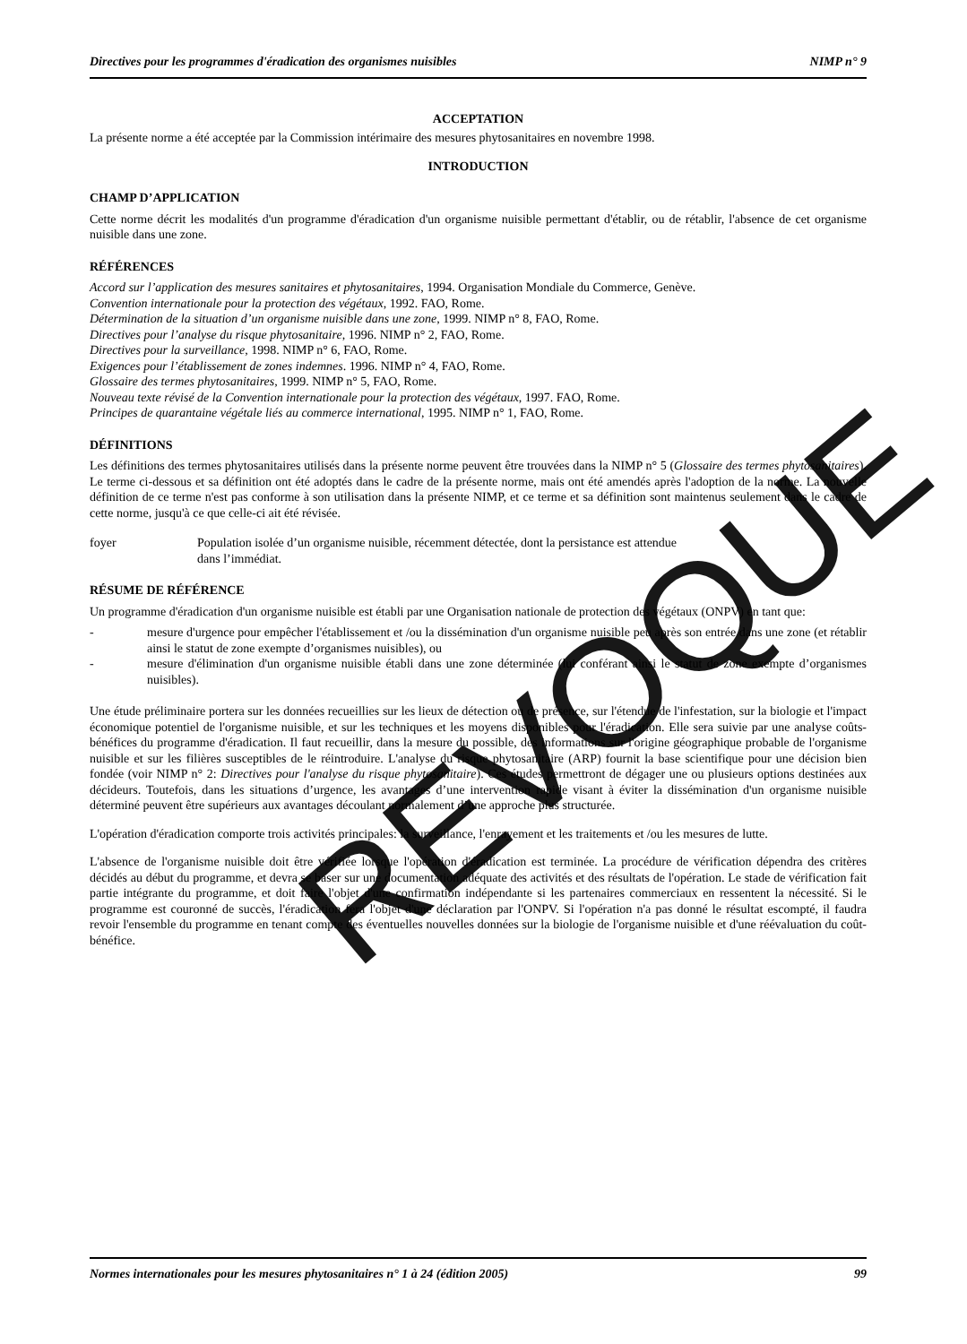Directives pour les programmes d'éradication des organismes nuisibles NIMP n° 9
ACCEPTATION
La présente norme a été acceptée par la Commission intérimaire des mesures phytosanitaires en novembre 1998.
INTRODUCTION
CHAMP D’APPLICATION
Cette norme décrit les modalités d'un programme d'éradication d'un organisme nuisible permettant d'établir, ou de rétablir, l'absence de cet organisme nuisible dans une zone.
RÉFÉRENCES
Accord sur l’application des mesures sanitaires et phytosanitaires, 1994. Organisation Mondiale du Commerce, Genève.
Convention internationale pour la protection des végétaux, 1992. FAO, Rome.
Détermination de la situation d’un organisme nuisible dans une zone, 1999. NIMP n° 8, FAO, Rome.
Directives pour l’analyse du risque phytosanitaire, 1996. NIMP n° 2, FAO, Rome.
Directives pour la surveillance, 1998. NIMP n° 6, FAO, Rome.
Exigences pour l’établissement de zones indemnes. 1996. NIMP n° 4, FAO, Rome.
Glossaire des termes phytosanitaires, 1999. NIMP n° 5, FAO, Rome.
Nouveau texte révisé de la Convention internationale pour la protection des végétaux, 1997. FAO, Rome.
Principes de quarantaine végétale liés au commerce international, 1995. NIMP n° 1, FAO, Rome.
DÉFINITIONS
Les définitions des termes phytosanitaires utilisés dans la présente norme peuvent être trouvées dans la NIMP n° 5 (Glossaire des termes phytosanitaires). Le terme ci-dessous et sa définition ont été adoptés dans le cadre de la présente norme, mais ont été amendés après l'adoption de la norme. La nouvelle définition de ce terme n'est pas conforme à son utilisation dans la présente NIMP, et ce terme et sa définition sont maintenus seulement dans le cadre de cette norme, jusqu'à ce que celle-ci ait été révisée.
foyer Population isolée d’un organisme nuisible, récemment détectée, dont la persistance est attendue
dans l’immédiat.
RÉSUME DE RÉFÉRENCE
Un programme d'éradication d'un organisme nuisible est établi par une Organisation nationale de protection des végétaux (ONPV) en tant que:
- mesure d'urgence pour empêcher l'établissement et /ou la dissémination d'un organisme nuisible peu après son entrée dans une zone (et rétablir ainsi le statut de zone exempte d’organismes nuisibles), ou
- mesure d'élimination d'un organisme nuisible établi dans une zone déterminée (lui conférant ainsi le statut de zone exempte d’organismes nuisibles).
Une étude préliminaire portera sur les données recueillies sur les lieux de détection ou de présence, sur l'étendue de l'infestation, sur la biologie et l'impact économique potentiel de l'organisme nuisible, et sur les techniques et les moyens disponibles pour l'éradication. Elle sera suivie par une analyse coûts-bénéfices du programme d'éradication. Il faut recueillir, dans la mesure du possible, des informations sur l'origine géographique probable de l'organisme nuisible et sur les filières susceptibles de le réintroduire. L'analyse du risque phytosanitaire (ARP) fournit la base scientifique pour une décision bien fondée (voir NIMP n° 2: Directives pour l'analyse du risque phytosanitaire). Ces études permettront de dégager une ou plusieurs options destinées aux décideurs. Toutefois, dans les situations d’urgence, les avantages d’une intervention rapide visant à éviter la dissémination d'un organisme nuisible déterminé peuvent être supérieurs aux avantages découlant normalement d’une approche plus structurée.
L'opération d'éradication comporte trois activités principales: la surveillance, l'enrayement et les traitements et /ou les mesures de lutte.
L'absence de l'organisme nuisible doit être vérifiée lorsque l'opération d'éradication est terminée. La procédure de vérification dépendra des critères décidés au début du programme, et devra se baser sur une documentation adéquate des activités et des résultats de l'opération. Le stade de vérification fait partie intégrante du programme, et doit faire l'objet d'une confirmation indépendante si les partenaires commerciaux en ressentent la nécessité. Si le programme est couronné de succès, l'éradication fera l'objet d'une déclaration par l'ONPV. Si l'opération n'a pas donné le résultat escompté, il faudra revoir l'ensemble du programme en tenant compte des éventuelles nouvelles données sur la biologie de l'organisme nuisible et d'une réévaluation du coût-bénéfice.
REVOQUE
Normes internationales pour les mesures phytosanitaires n° 1 à 24 (édition 2005) 99